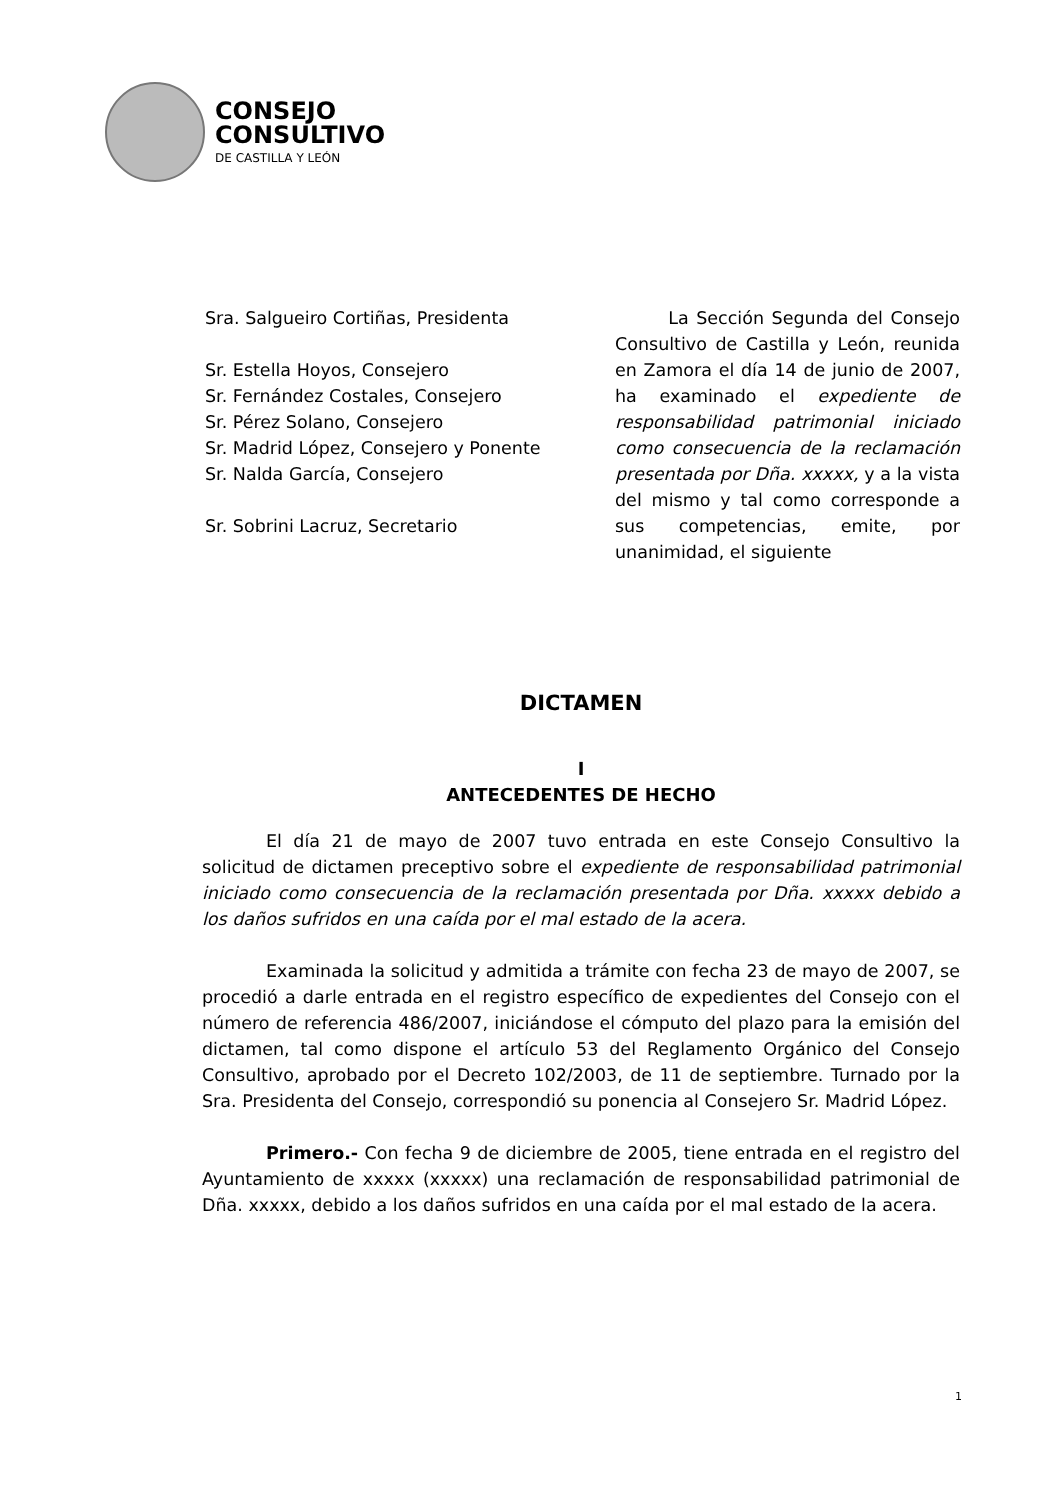CONSEJO
CONSULTIVO
DE CASTILLA Y LEÓN
Sra. Salgueiro Cortiñas, Presidenta
Sr. Estella Hoyos, Consejero
Sr. Fernández Costales, Consejero
Sr. Pérez Solano, Consejero
Sr. Madrid López, Consejero y Ponente
Sr. Nalda García, Consejero
Sr. Sobrini Lacruz, Secretario
La Sección Segunda del Consejo Consultivo de Castilla y León, reunida en Zamora el día 14 de junio de 2007, ha examinado el expediente de responsabilidad patrimonial iniciado como consecuencia de la reclamación presentada por Dña. xxxxx, y a la vista del mismo y tal como corresponde a sus competencias, emite, por unanimidad, el siguiente
DICTAMEN
I
ANTECEDENTES DE HECHO
El día 21 de mayo de 2007 tuvo entrada en este Consejo Consultivo la solicitud de dictamen preceptivo sobre el expediente de responsabilidad patrimonial iniciado como consecuencia de la reclamación presentada por Dña. xxxxx debido a los daños sufridos en una caída por el mal estado de la acera.
Examinada la solicitud y admitida a trámite con fecha 23 de mayo de 2007, se procedió a darle entrada en el registro específico de expedientes del Consejo con el número de referencia 486/2007, iniciándose el cómputo del plazo para la emisión del dictamen, tal como dispone el artículo 53 del Reglamento Orgánico del Consejo Consultivo, aprobado por el Decreto 102/2003, de 11 de septiembre. Turnado por la Sra. Presidenta del Consejo, correspondió su ponencia al Consejero Sr. Madrid López.
Primero.- Con fecha 9 de diciembre de 2005, tiene entrada en el registro del Ayuntamiento de xxxxx (xxxxx) una reclamación de responsabilidad patrimonial de Dña. xxxxx, debido a los daños sufridos en una caída por el mal estado de la acera.
1